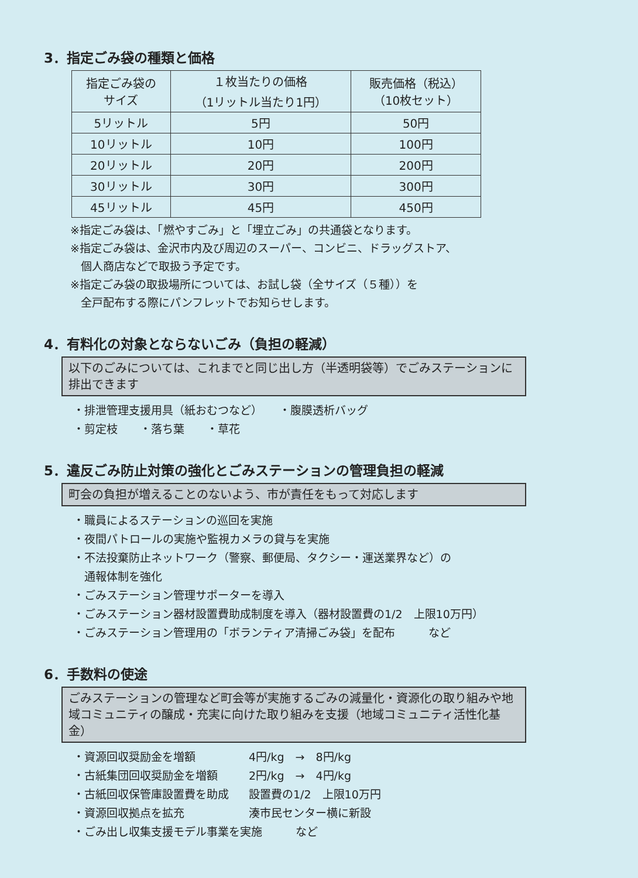3．指定ごみ袋の種類と価格
| 指定ごみ袋の サイズ | １枚当たりの価格 （1リットル当たり1円） | 販売価格（税込） （10枚セット） |
| --- | --- | --- |
| 5リットル | 5円 | 50円 |
| 10リットル | 10円 | 100円 |
| 20リットル | 20円 | 200円 |
| 30リットル | 30円 | 300円 |
| 45リットル | 45円 | 450円 |
※指定ごみ袋は、「燃やすごみ」と「埋立ごみ」の共通袋となります。
※指定ごみ袋は、金沢市内及び周辺のスーパー、コンビニ、ドラッグストア、
個人商店などで取扱う予定です。
※指定ごみ袋の取扱場所については、お試し袋（全サイズ（５種））を
全戸配布する際にパンフレットでお知らせします。
4．有料化の対象とならないごみ（負担の軽減）
以下のごみについては、これまでと同じ出し方（半透明袋等）でごみステーションに排出できます
・排泄管理支援用具（紙おむつなど）　　・腹膜透析バッグ
・剪定枝　　・落ち葉　　・草花
5．違反ごみ防止対策の強化とごみステーションの管理負担の軽減
町会の負担が増えることのないよう、市が責任をもって対応します
・職員によるステーションの巡回を実施
・夜間パトロールの実施や監視カメラの貸与を実施
・不法投棄防止ネットワーク（警察、郵便局、タクシー・運送業界など）の
　通報体制を強化
・ごみステーション管理サポーターを導入
・ごみステーション器材設置費助成制度を導入（器材設置費の1/2　上限10万円）
・ごみステーション管理用の「ボランティア清掃ごみ袋」を配布　　　など
6．手数料の使途
ごみステーションの管理など町会等が実施するごみの減量化・資源化の取り組みや地域コミュニティの醸成・充実に向けた取り組みを支援（地域コミュニティ活性化基金）
・資源回収奨励金を増額 4円/kg　→　8円/kg
・古紙集団回収奨励金を増額 2円/kg　→　4円/kg
・古紙回収保管庫設置費を助成 設置費の1/2　上限10万円
・資源回収拠点を拡充 湊市民センター横に新設
・ごみ出し収集支援モデル事業を実施　　　など